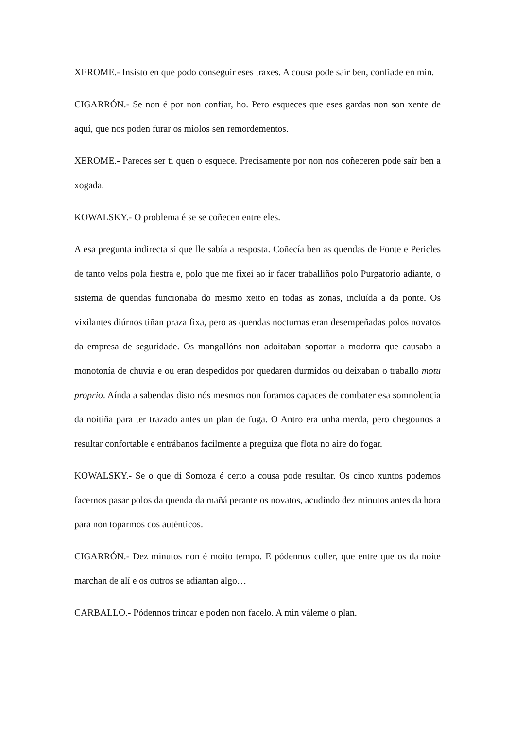XEROME.- Insisto en que podo conseguir eses traxes. A cousa pode saír ben, confiade en min.
CIGARRÓN.- Se non é por non confiar, ho. Pero esqueces que eses gardas non son xente de aquí, que nos poden furar os miolos sen remordementos.
XEROME.- Pareces ser ti quen o esquece. Precisamente por non nos coñeceren pode saír ben a xogada.
KOWALSKY.- O problema é se se coñecen entre eles.
A esa pregunta indirecta si que lle sabía a resposta. Coñecía ben as quendas de Fonte e Pericles de tanto velos pola fiestra e, polo que me fixei ao ir facer traballiños polo Purgatorio adiante, o sistema de quendas funcionaba do mesmo xeito en todas as zonas, incluída a da ponte. Os vixilantes diúrnos tiñan praza fixa, pero as quendas nocturnas eran desempeñadas polos novatos da empresa de seguridade. Os mangallóns non adoitaban soportar a modorra que causaba a monotonía de chuvia e ou eran despedidos por quedaren durmidos ou deixaban o traballo motu proprio. Aínda a sabendas disto nós mesmos non foramos capaces de combater esa somnolencia da noitiña para ter trazado antes un plan de fuga. O Antro era unha merda, pero chegounos a resultar confortable e entrábanos facilmente a preguiza que flota no aire do fogar.
KOWALSKY.- Se o que di Somoza é certo a cousa pode resultar. Os cinco xuntos podemos facernos pasar polos da quenda da mañá perante os novatos, acudindo dez minutos antes da hora para non toparmos cos auténticos.
CIGARRÓN.- Dez minutos non é moito tempo. E pódennos coller, que entre que os da noite marchan de alí e os outros se adiantan algo…
CARBALLO.- Pódennos trincar e poden non facelo. A min váleme o plan.